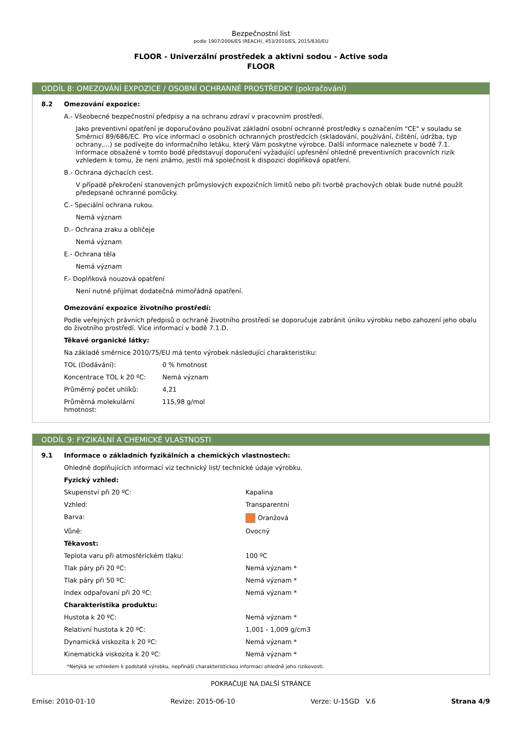Bezpečnostní list
podle 1907/2006/ES (REACH), 453/2010/ES, 2015/830/EU
FLOOR - Univerzální prostředek a aktivni sodou - Active soda
FLOOR
ODDÍL 8: OMEZOVÁNÍ EXPOZICE / OSOBNÍ OCHRANNÉ PROSTŘEDKY (pokračování)
8.2
Omezování expozice:
A.- Všeobecné bezpečnostní předpisy a na ochranu zdraví v pracovním prostředí.
Jako preventivní opatření je doporučováno používat základní osobní ochranné prostředky s označením "CE" v souladu se Směrnicí 89/686/EC. Pro více informací o osobních ochranných prostředcích (skladování, používání, čištění, údržba, typ ochrany,...) se podívejte do informačního letáku, který Vám poskytne výrobce. Další informace naleznete v bodě 7.1. Informace obsažené v tomto bodě představují doporučení vyžadující upřesnění ohledně preventivních pracovních rizik vzhledem k tomu, že není známo, jestli má společnost k dispozici doplňková opatření.
B.- Ochrana dýchacích cest.
V případě překročení stanovených průmyslových expozičních limitů nebo při tvorbě prachových oblak bude nutné použít předepsané ochranné pomůcky.
C.- Speciální ochrana rukou.
Nemá význam
D.- Ochrana zraku a obličeje
Nemá význam
E.- Ochrana těla
Nemá význam
F.- Doplňková nouzová opatření
Není nutné přijímat dodatečná mimořádná opatření.
Omezování expozice životního prostředí:
Podle veřejných právních předpisů o ochraně životního prostředí se doporučuje zabránit úniku výrobku nebo zahození jeho obalu do životního prostředí. Více informací v bodě 7.1.D.
Těkavé organické látky:
Na základě směrnice 2010/75/EU má tento výrobek následující charakteristiku:
| TOL (Dodávání): | 0 % hmotnost |
| Koncentrace TOL k 20 ºC: | Nemá význam |
| Průměrný počet uhlíků: | 4,21 |
| Průměrná molekulární hmotnost: | 115,98 g/mol |
ODDÍL 9: FYZIKÁLNÍ A CHEMICKÉ VLASTNOSTI
9.1
Informace o základních fyzikálních a chemických vlastnostech:
Ohledně doplňujících informací viz technický list/ technické údaje výrobku.
Fyzický vzhled:
| Skupenství při 20 ºC: | Kapalina |
| Vzhled: | Transparentní |
| Barva: | Oranžová |
| Vůně: | Ovocný |
| Těkavost: | |
| Teplota varu při atmosférickém tlaku: | 100 ºC |
| Tlak páry při 20 ºC: | Nemá význam * |
| Tlak páry při 50 ºC: | Nemá význam * |
| Index odpařovaní při 20 ºC: | Nemá význam * |
| Charakteristika produktu: | |
| Hustota k 20 ºC: | Nemá význam * |
| Relativní hustota k 20 ºC: | 1,001 - 1,009 g/cm3 |
| Dynamická viskozita k 20 ºC: | Nemá význam * |
| Kinematická viskozita k 20 ºC: | Nemá význam * |
*Netýká se vzhledem k podstatě výrobku, nepřináší charakteristickou informaci ohledně jeho rizikovosti.
POKRAČUJE NA DALŠÍ STRÁNCE
Emise: 2010-01-10 Revize: 2015-06-10 Verze: U-15GD V.6 Strana 4/9